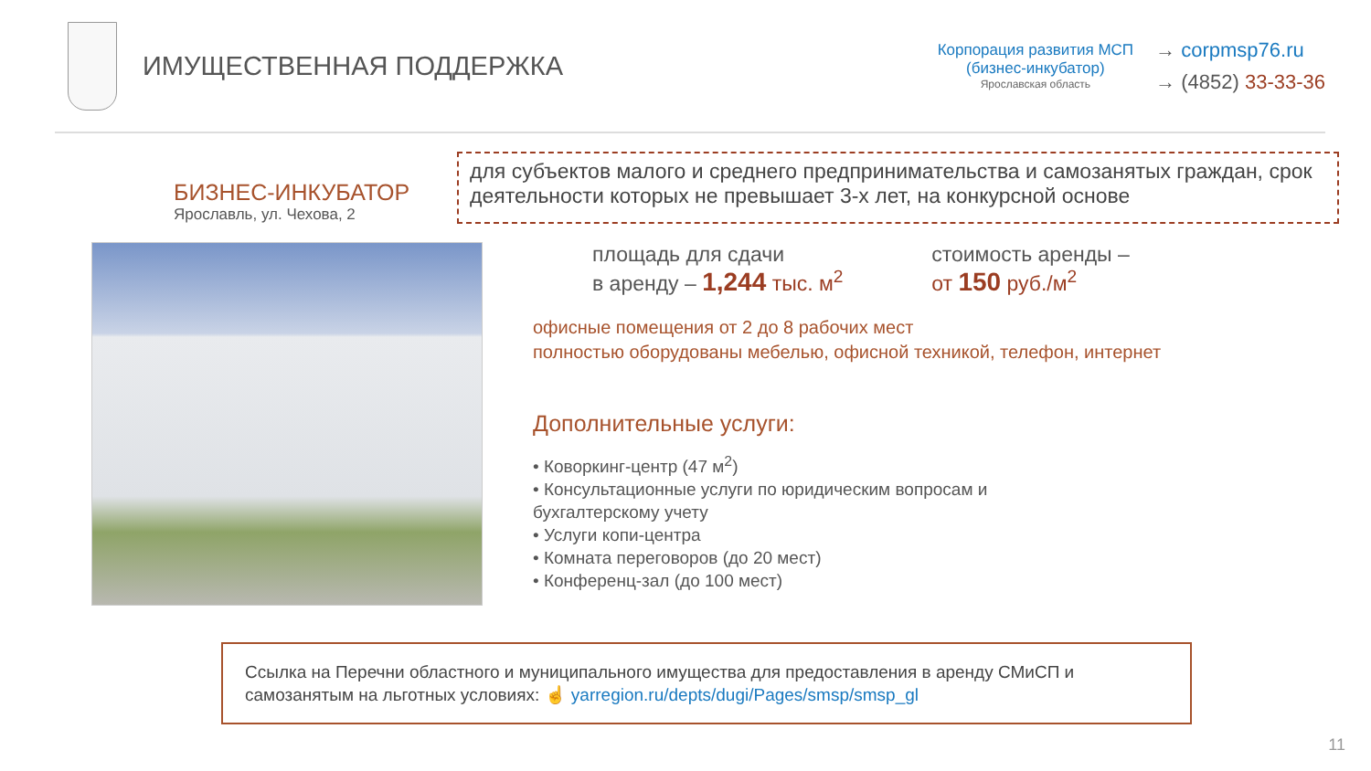ИМУЩЕСТВЕННАЯ ПОДДЕРЖКА
Корпорация развития МСП
(бизнес-инкубатор)
Ярославская область
→ corpmsp76.ru
→ (4852) 33-33-36
БИЗНЕС-ИНКУБАТОР
Ярославль, ул. Чехова, 2
для субъектов малого и среднего предпринимательства и самозанятых граждан, срок деятельности которых не превышает 3-х лет, на конкурсной основе
площадь для сдачи
в аренду – 1,244 тыс. м<sup>2</sup>
стоимость аренды –
от 150 руб./м<sup>2</sup>
офисные помещения от 2 до 8 рабочих мест
полностью оборудованы мебелью, офисной техникой, телефон, интернет
Дополнительные услуги:
• Коворкинг-центр (47 м<sup>2</sup>)
• Консультационные услуги по юридическим вопросам и
бухгалтерскому учету
• Услуги копи-центра
• Комната переговоров (до 20 мест)
• Конференц-зал (до 100 мест)
Ссылка на Перечни областного и муниципального имущества для предоставления в аренду СМиСП и самозанятым на льготных условиях: ☝ yarregion.ru/depts/dugi/Pages/smsp/smsp_gl
11